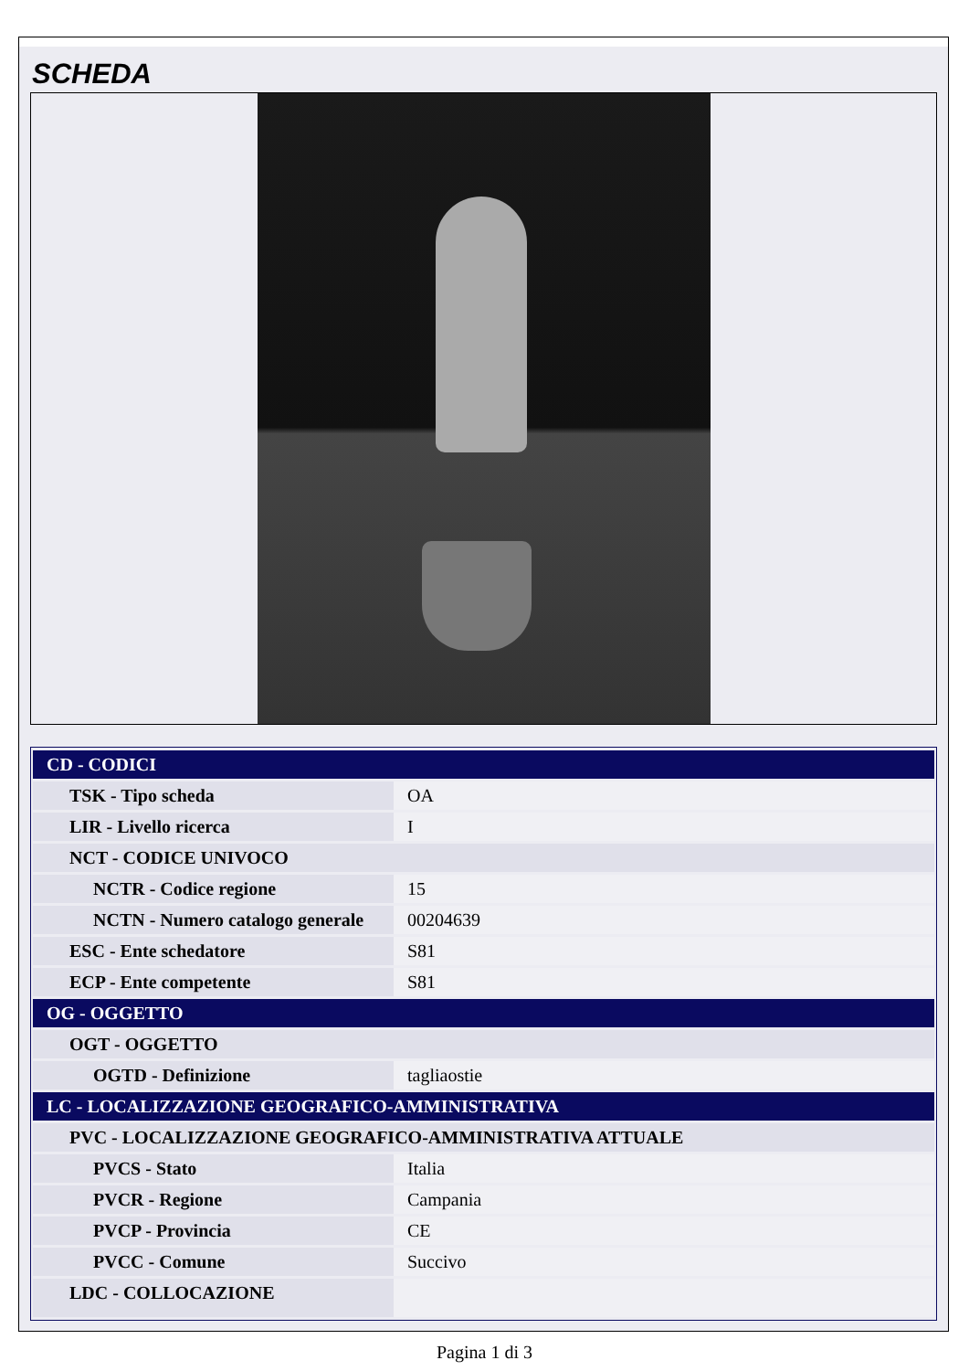SCHEDA
| CD - CODICI | |
| TSK - Tipo scheda | OA |
| LIR - Livello ricerca | I |
| NCT - CODICE UNIVOCO | |
| NCTR - Codice regione | 15 |
| NCTN - Numero catalogo generale | 00204639 |
| ESC - Ente schedatore | S81 |
| ECP - Ente competente | S81 |
| OG - OGGETTO | |
| OGT - OGGETTO | |
| OGTD - Definizione | tagliaostie |
| LC - LOCALIZZAZIONE GEOGRAFICO-AMMINISTRATIVA | |
| PVC - LOCALIZZAZIONE GEOGRAFICO-AMMINISTRATIVA ATTUALE | |
| PVCS - Stato | Italia |
| PVCR - Regione | Campania |
| PVCP - Provincia | CE |
| PVCC - Comune | Succivo |
| LDC - COLLOCAZIONE | |
Pagina 1 di 3